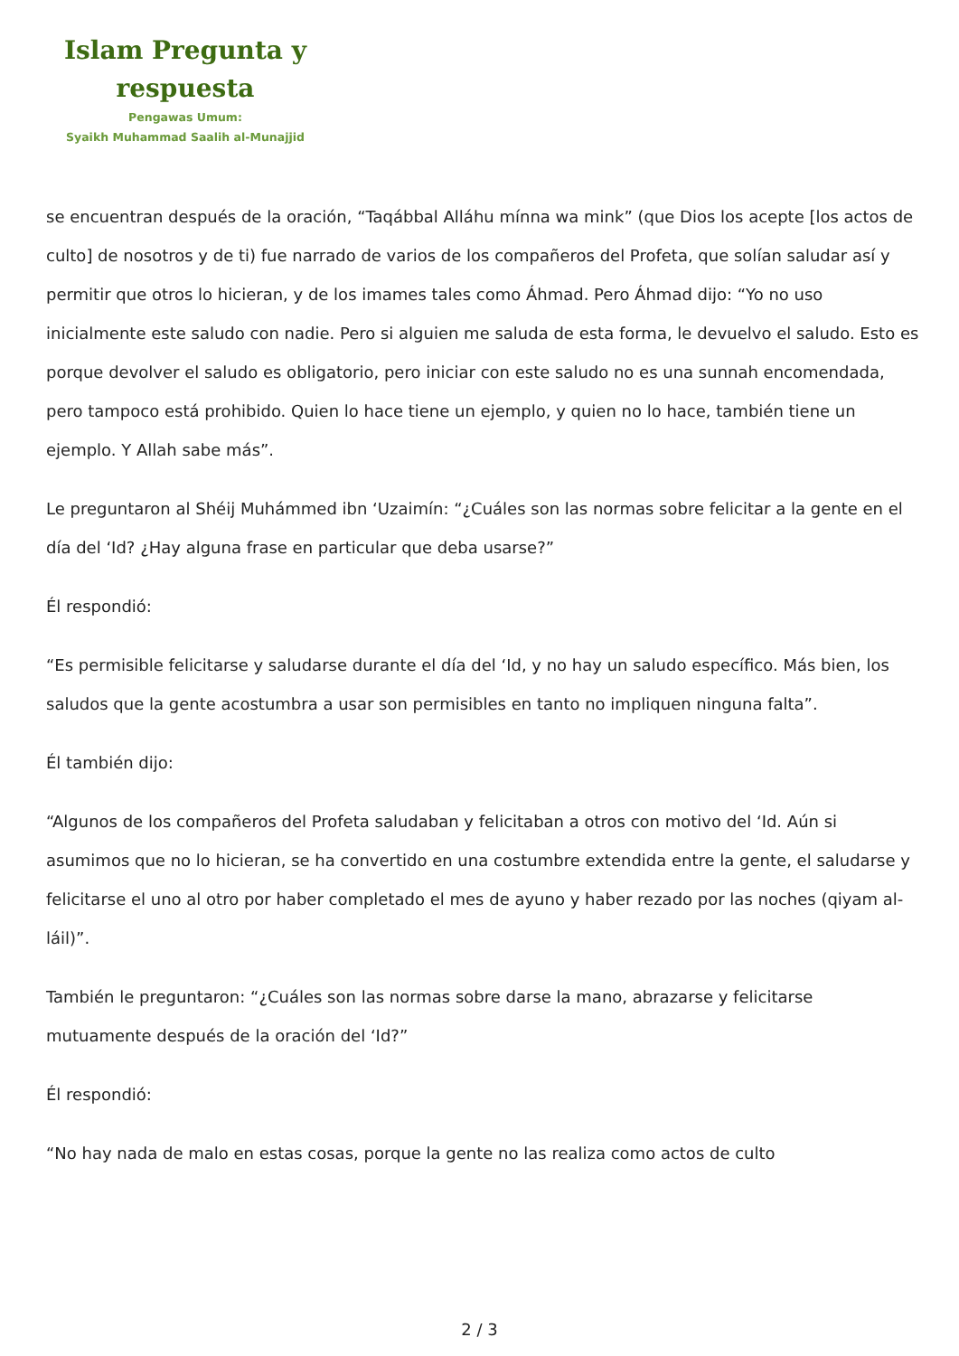Islam Pregunta y
respuesta
Pengawas Umum:
Syaikh Muhammad Saalih al-Munajjid
se encuentran después de la oración, “Taqábbal Alláhu mínna wa mink” (que Dios los acepte [los actos de culto] de nosotros y de ti) fue narrado de varios de los compañeros del Profeta, que solían saludar así y permitir que otros lo hicieran, y de los imames tales como Áhmad. Pero Áhmad dijo: “Yo no uso inicialmente este saludo con nadie. Pero si alguien me saluda de esta forma, le devuelvo el saludo. Esto es porque devolver el saludo es obligatorio, pero iniciar con este saludo no es una sunnah encomendada, pero tampoco está prohibido. Quien lo hace tiene un ejemplo, y quien no lo hace, también tiene un ejemplo. Y Allah sabe más”.
Le preguntaron al Shéij Muhámmed ibn ‘Uzaimín: “¿Cuáles son las normas sobre felicitar a la gente en el día del ‘Id? ¿Hay alguna frase en particular que deba usarse?”
Él respondió:
“Es permisible felicitarse y saludarse durante el día del ‘Id, y no hay un saludo específico. Más bien, los saludos que la gente acostumbra a usar son permisibles en tanto no impliquen ninguna falta”.
Él también dijo:
“Algunos de los compañeros del Profeta saludaban y felicitaban a otros con motivo del ‘Id. Aún si asumimos que no lo hicieran, se ha convertido en una costumbre extendida entre la gente, el saludarse y felicitarse el uno al otro por haber completado el mes de ayuno y haber rezado por las noches (qiyam al-láil)”.
También le preguntaron: “¿Cuáles son las normas sobre darse la mano, abrazarse y felicitarse mutuamente después de la oración del ‘Id?”
Él respondió:
“No hay nada de malo en estas cosas, porque la gente no las realiza como actos de culto
2 / 3